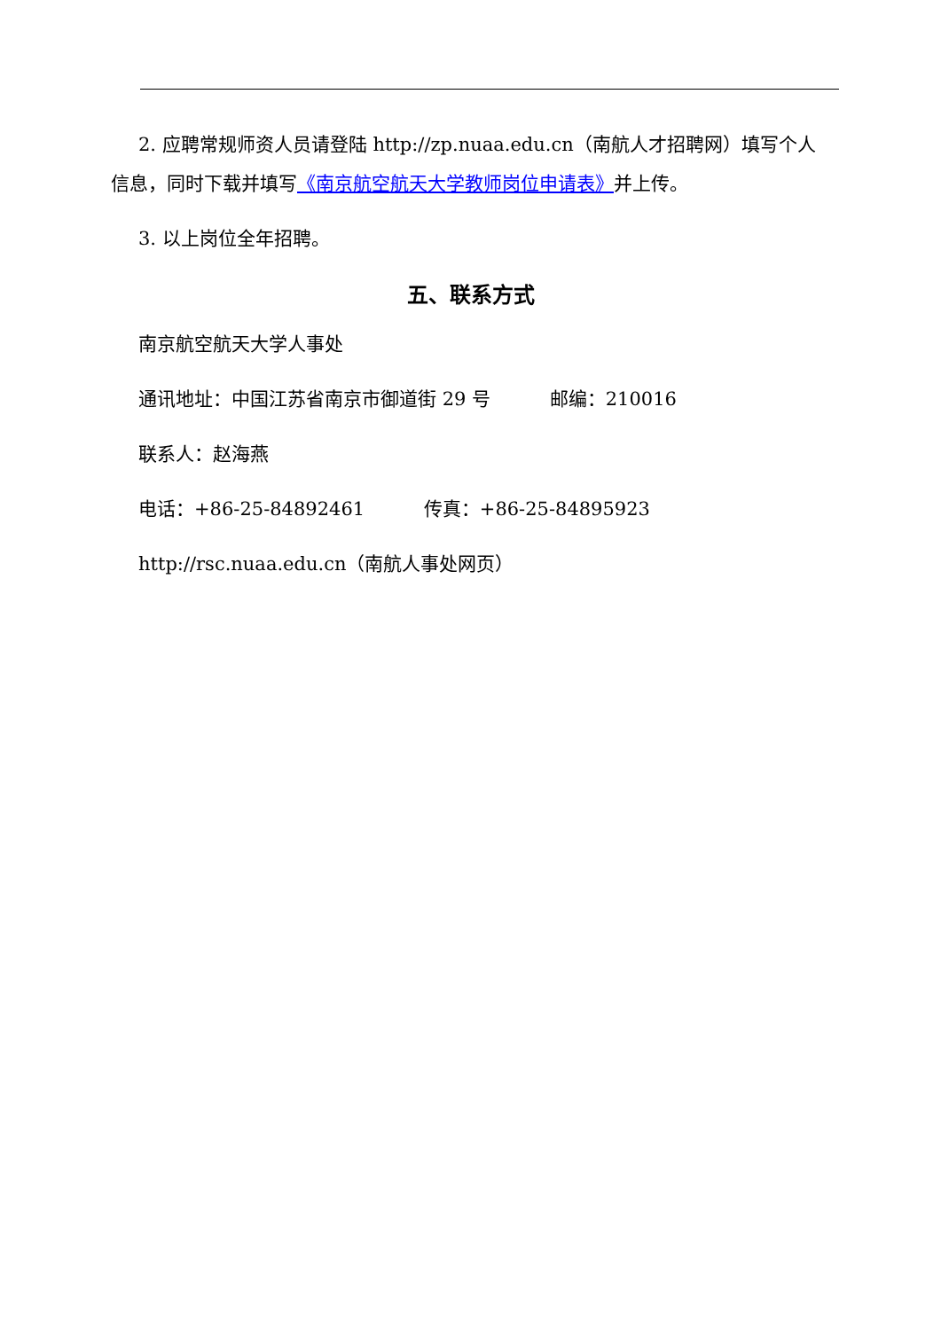2. 应聘常规师资人员请登陆 http://zp.nuaa.edu.cn（南航人才招聘网）填写个人信息，同时下载并填写《南京航空航天大学教师岗位申请表》并上传。
3. 以上岗位全年招聘。
五、联系方式
南京航空航天大学人事处
通讯地址：中国江苏省南京市御道街 29 号 邮编：210016
联系人：赵海燕
电话：+86-25-84892461 传真：+86-25-84895923
http://rsc.nuaa.edu.cn（南航人事处网页）